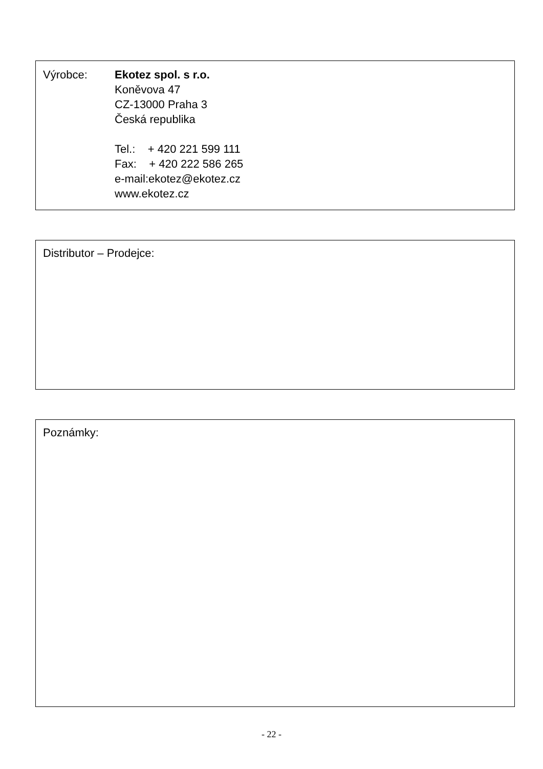Výrobce: Ekotez spol. s r.o.
Koněvova 47
CZ-13000 Praha 3
Česká republika
Tel.: + 420 221 599 111
Fax: + 420 222 586 265
e-mail:ekotez@ekotez.cz
www.ekotez.cz
Distributor – Prodejce:
Poznámky:
- 22 -